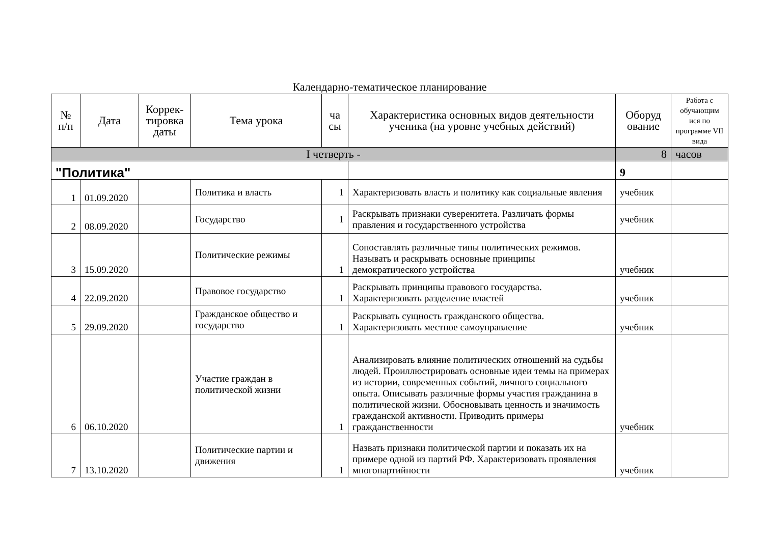Календарно-тематическое планирование
| № п/п | Дата | Коррек- тировка даты | Тема урока | ча сы | Характеристика основных видов деятельности ученика (на уровне учебных действий) | Оборуд ование | Работа с обучающим ися по программе VII вида |
| --- | --- | --- | --- | --- | --- | --- | --- |
| I четверть - | | | | | | 8 | часов |
| "Политика" | | | | | | 9 | |
| 1 | 01.09.2020 | | Политика и власть | 1 | Характеризовать власть и политику как социальные явления | учебник | |
| 2 | 08.09.2020 | | Государство | 1 | Раскрывать признаки суверенитета. Различать формы правления и государственного устройства | учебник | |
| 3 | 15.09.2020 | | Политические режимы | 1 | Сопоставлять различные типы политических режимов. Называть и раскрывать основные принципы демократического устройства | учебник | |
| 4 | 22.09.2020 | | Правовое государство | 1 | Раскрывать принципы правового государства. Характеризовать разделение властей | учебник | |
| 5 | 29.09.2020 | | Гражданское общество и государство | 1 | Раскрывать сущность гражданского общества. Характеризовать местное самоуправление | учебник | |
| 6 | 06.10.2020 | | Участие граждан в политической жизни | 1 | Анализировать влияние политических отношений на судьбы людей. Проиллюстрировать основные идеи темы на примерах из истории, современных событий, личного социального опыта. Описывать различные формы участия гражданина в политической жизни. Обосновывать ценность и значимость гражданской активности. Приводить примеры гражданственности | учебник | |
| 7 | 13.10.2020 | | Политические партии и движения | 1 | Назвать признаки политической партии и показать их на примере одной из партий РФ. Характеризовать проявления многопартийности | учебник | |